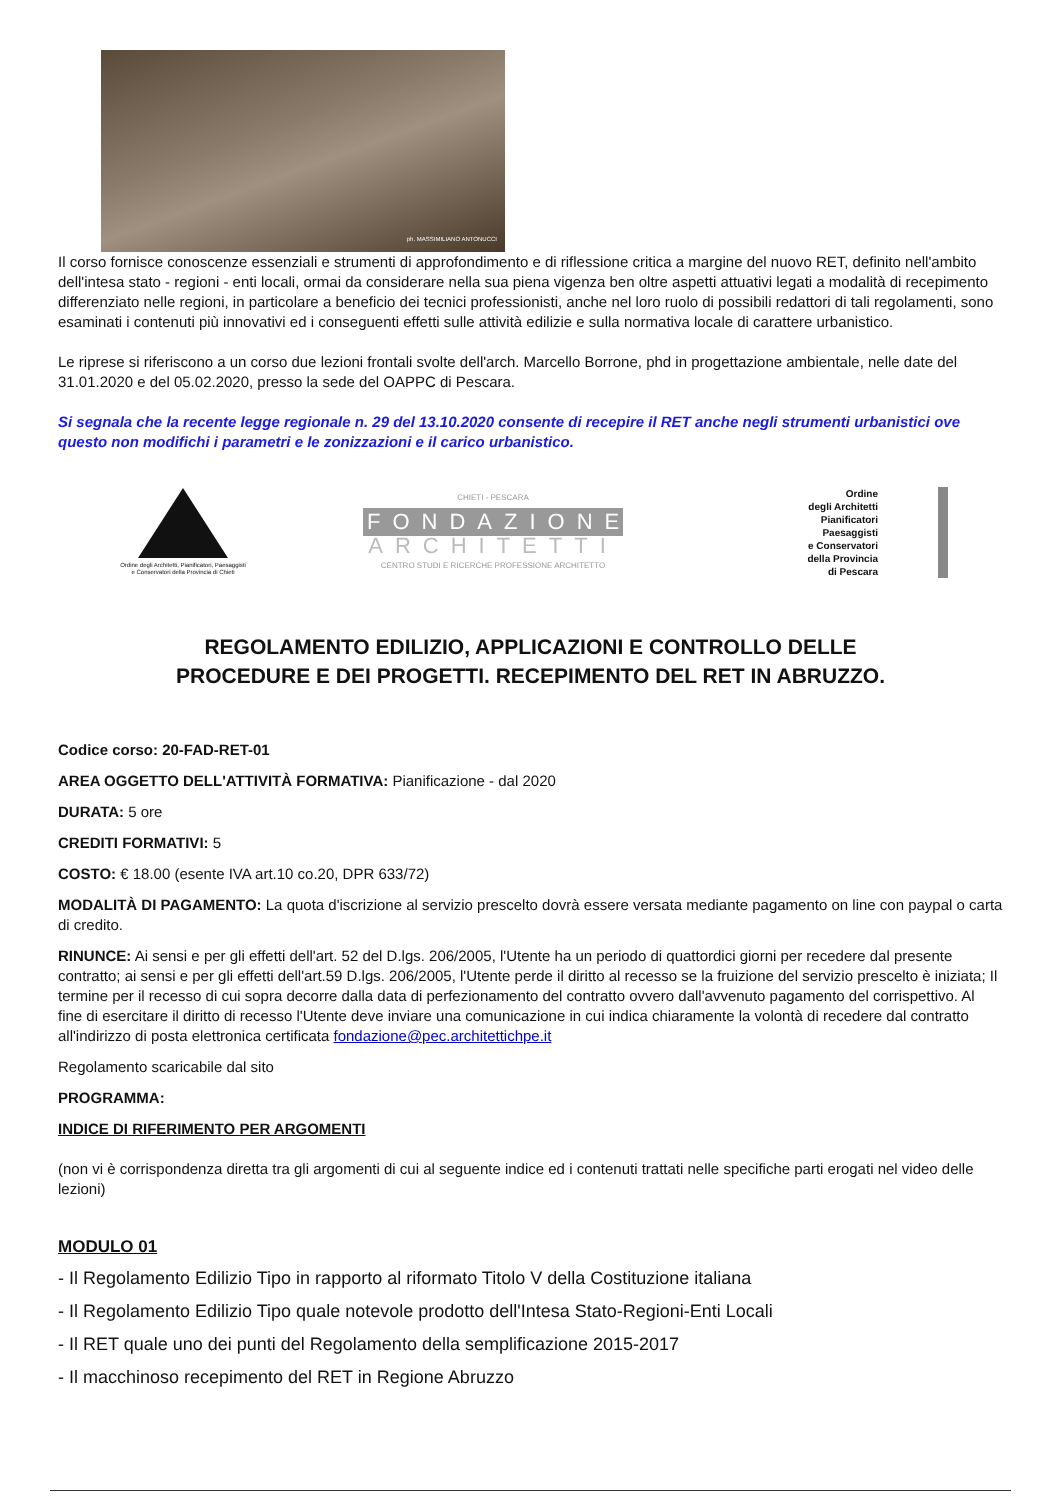ph. MASSIMILIANO ANTONUCCI
Il corso fornisce conoscenze essenziali e strumenti di approfondimento e di riflessione critica a margine del nuovo RET, definito nell'ambito dell'intesa stato - regioni - enti locali, ormai da considerare nella sua piena vigenza ben oltre aspetti attuativi legati a modalità di recepimento differenziato nelle regioni, in particolare a beneficio dei tecnici professionisti, anche nel loro ruolo di possibili redattori di tali regolamenti, sono esaminati i contenuti più innovativi ed i conseguenti effetti sulle attività edilizie e sulla normativa locale di carattere urbanistico.
Le riprese si riferiscono a un corso due lezioni frontali svolte dell'arch. Marcello Borrone, phd in progettazione ambientale, nelle date del 31.01.2020 e del 05.02.2020, presso la sede del OAPPC di Pescara.
Si segnala che la recente legge regionale n. 29 del 13.10.2020 consente di recepire il RET anche negli strumenti urbanistici ove questo non modifichi i parametri e le zonizzazioni e il carico urbanistico.
Ordine degli Architetti, Pianificatori, Paesaggisti e Conservatori della Provincia di Chieti
CHIETI - PESCARA
FONDAZIONE
ARCHITETTI
CENTRO STUDI E RICERCHE PROFESSIONE ARCHITETTO
Ordine
degli Architetti
Pianificatori
Paesaggisti
e Conservatori
della Provincia
di Pescara
REGOLAMENTO EDILIZIO, APPLICAZIONI E CONTROLLO DELLE
PROCEDURE E DEI PROGETTI. RECEPIMENTO DEL RET IN ABRUZZO.
Codice corso: 20-FAD-RET-01
AREA OGGETTO DELL'ATTIVITÀ FORMATIVA: Pianificazione - dal 2020
DURATA: 5 ore
CREDITI FORMATIVI: 5
COSTO: € 18.00 (esente IVA art.10 co.20, DPR 633/72)
MODALITÀ DI PAGAMENTO: La quota d'iscrizione al servizio prescelto dovrà essere versata mediante pagamento on line con paypal o carta di credito.
RINUNCE: Ai sensi e per gli effetti dell'art. 52 del D.lgs. 206/2005, l'Utente ha un periodo di quattordici giorni per recedere dal presente contratto; ai sensi e per gli effetti dell'art.59 D.lgs. 206/2005, l'Utente perde il diritto al recesso se la fruizione del servizio prescelto è iniziata; Il termine per il recesso di cui sopra decorre dalla data di perfezionamento del contratto ovvero dall'avvenuto pagamento del corrispettivo. Al fine di esercitare il diritto di recesso l'Utente deve inviare una comunicazione in cui indica chiaramente la volontà di recedere dal contratto all'indirizzo di posta elettronica certificata fondazione@pec.architettichpe.it
Regolamento scaricabile dal sito
PROGRAMMA:
INDICE DI RIFERIMENTO PER ARGOMENTI
(non vi è corrispondenza diretta tra gli argomenti di cui al seguente indice ed i contenuti trattati nelle specifiche parti erogati nel video delle lezioni)
MODULO 01
- Il Regolamento Edilizio Tipo in rapporto al riformato Titolo V della Costituzione italiana
- Il Regolamento Edilizio Tipo quale notevole prodotto dell'Intesa Stato-Regioni-Enti Locali
- Il RET quale uno dei punti del Regolamento della semplificazione 2015-2017
- Il macchinoso recepimento del RET in Regione Abruzzo